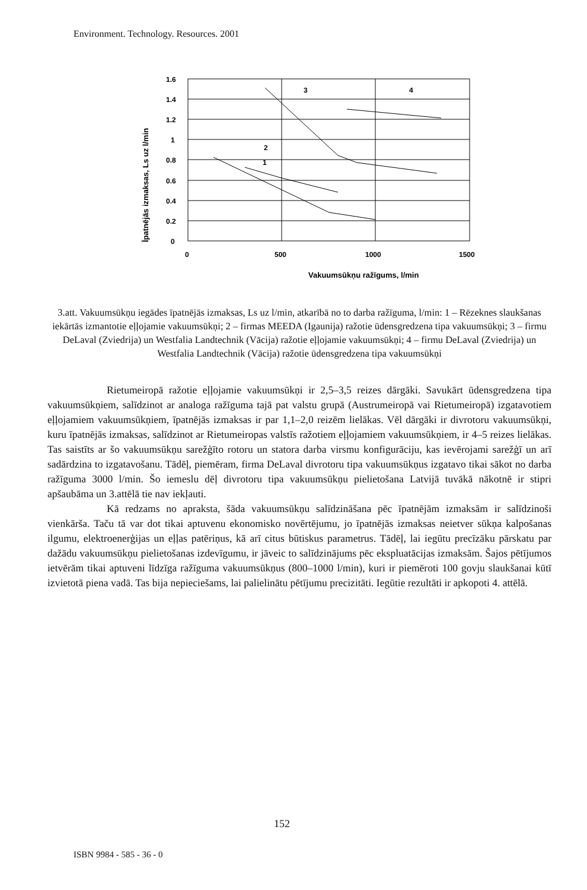Environment. Technology. Resources. 2001
1.6
1.4
1.2
1
0.8
0.6
0.4
0.2
0
0
500
1000
1500
1
2
3
4
Vakuumsūkņu ražīgums, l/min
Īpatnējās izmaksas, Ls uz l/min
3.att. Vakuumsūkņu iegādes īpatnējās izmaksas, Ls uz l/min, atkarībā no to darba ražīguma, l/min: 1 – Rēzeknes slaukšanas iekārtās izmantotie eļļojamie vakuumsūkņi; 2 – firmas MEEDA (Igaunija) ražotie ūdensgredzena tipa vakuumsūkņi; 3 – firmu DeLaval (Zviedrija) un Westfalia Landtechnik (Vācija) ražotie eļļojamie vakuumsūkņi; 4 – firmu DeLaval (Zviedrija) un Westfalia Landtechnik (Vācija) ražotie ūdensgredzena tipa vakuumsūkņi
Rietumeiropā ražotie eļļojamie vakuumsūkņi ir 2,5–3,5 reizes dārgāki. Savukārt ūdensgredzena tipa vakuumsūkņiem, salīdzinot ar analoga ražīguma tajā pat valstu grupā (Austrumeiropā vai Rietumeiropā) izgatavotiem eļļojamiem vakuumsūkņiem, īpatnējās izmaksas ir par 1,1–2,0 reizēm lielākas. Vēl dārgāki ir divrotoru vakuumsūkņi, kuru īpatnējās izmaksas, salīdzinot ar Rietumeiropas valstīs ražotiem eļļojamiem vakuumsūkņiem, ir 4–5 reizes lielākas. Tas saistīts ar šo vakuumsūkņu sarežģīto rotoru un statora darba virsmu konfigurāciju, kas ievērojami sarežģī un arī sadārdzina to izgatavošanu. Tādēļ, piemēram, firma DeLaval divrotoru tipa vakuumsūkņus izgatavo tikai sākot no darba ražīguma 3000 l/min. Šo iemeslu dēļ divrotoru tipa vakuumsūkņu pielietošana Latvijā tuvākā nākotnē ir stipri apšaubāma un 3.attēlā tie nav iekļauti.
Kā redzams no apraksta, šāda vakuumsūkņu salīdzināšana pēc īpatnējām izmaksām ir salīdzinoši vienkārša. Taču tā var dot tikai aptuvenu ekonomisko novērtējumu, jo īpatnējās izmaksas neietver sūkņa kalpošanas ilgumu, elektroenerģijas un eļļas patēriņus, kā arī citus būtiskus parametrus. Tādēļ, lai iegūtu precīzāku pārskatu par dažādu vakuumsūkņu pielietošanas izdevīgumu, ir jāveic to salīdzinājums pēc ekspluatācijas izmaksām. Šajos pētījumos ietvērām tikai aptuveni līdzīga ražīguma vakuumsūkņus (800–1000 l/min), kuri ir piemēroti 100 govju slaukšanai kūtī izvietotā piena vadā. Tas bija nepieciešams, lai palielinātu pētījumu precizitāti. Iegūtie rezultāti ir apkopoti 4. attēlā.
152
ISBN 9984 - 585 - 36 - 0